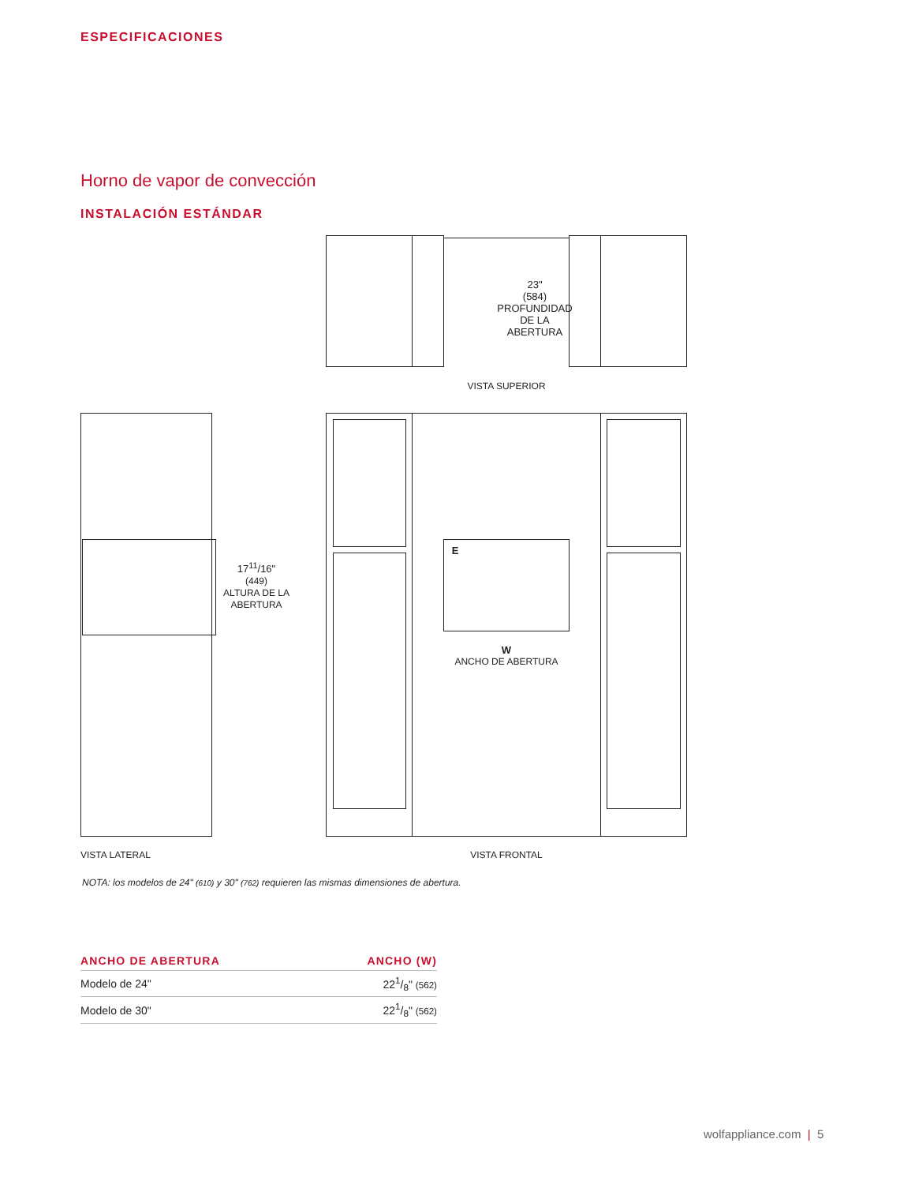ESPECIFICACIONES
Horno de vapor de convección
INSTALACIÓN ESTÁNDAR
23"
(584)
PROFUNDIDAD
DE LA
ABERTURA
VISTA SUPERIOR
17<sup>11</sup>/16"
(449)
ALTURA DE LA
ABERTURA
E
W
ANCHO DE ABERTURA
VISTA LATERAL VISTA FRONTAL
NOTA: los modelos de 24" (610) y 30" (762) requieren las mismas dimensiones de abertura.
| ANCHO DE ABERTURA | ANCHO (W) |
| --- | --- |
| Modelo de 24" | 221/8" (562) |
| Modelo de 30" | 221/8" (562) |
wolfappliance.com | 5